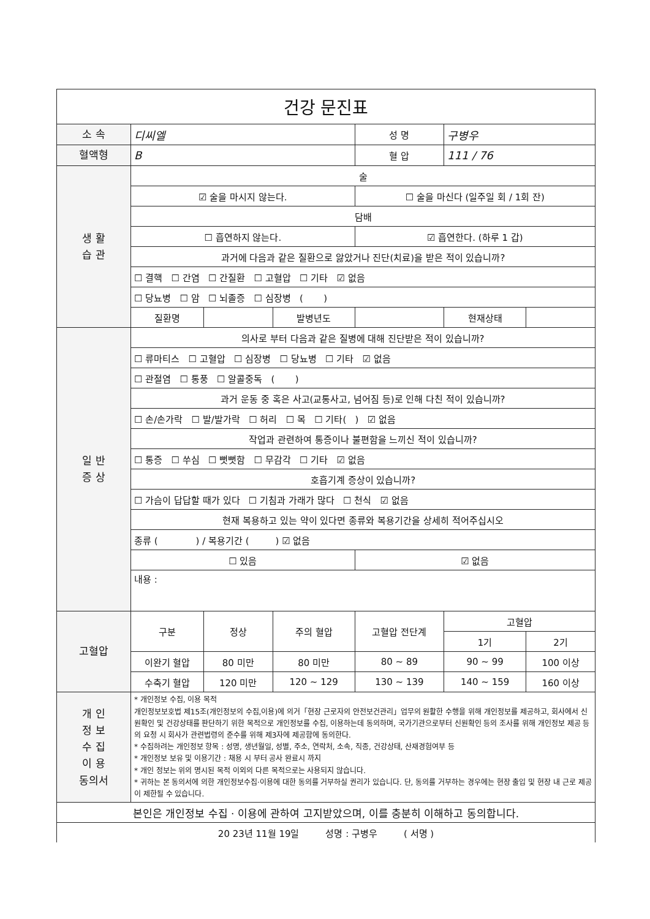| 건강 문진표 | | | | | | |
| 소 속 | 디씨엘 | | | 성 명 | 구병우 | |
| 혈액형 | B | | | 혈 압 | 111 / 76 | |
| 생 활 습 관 | 술 | | | | | |
| | ☑ 술을 마시지 않는다. | | | ☐ 술을 마신다 (일주일 회 / 1회 잔) | | |
| | 담배 | | | | | |
| | ☐ 흡연하지 않는다. | | | ☑ 흡연한다. (하루 1 갑) | | |
| | 과거에 다음과 같은 질환으로 앓았거나 진단(치료)을 받은 적이 있습니까? | | | | | |
| | ☐ 결핵 ☐ 간염 ☐ 간질환 ☐ 고혈압 ☐ 기타 ☑ 없음 | | | | | |
| | ☐ 당뇨병 ☐ 암 ☐ 뇌졸증 ☐ 심장병 ( ) | | | | | |
| | 질환명 | | 발병년도 | | 현재상태 | |
| 일 반 증 상 | 의사로 부터 다음과 같은 질병에 대해 진단받은 적이 있습니까? | | | | | |
| | ☐ 류마티스 ☐ 고혈압 ☐ 심장병 ☐ 당뇨병 ☐ 기타 ☑ 없음 | | | | | |
| | ☐ 관절염 ☐ 통풍 ☐ 알콜중독 ( ) | | | | | |
| | 과거 운동 중 혹은 사고(교통사고, 넘어짐 등)로 인해 다친 적이 있습니까? | | | | | |
| | ☐ 손/손가락 ☐ 발/발가락 ☐ 허리 ☐ 목 ☐ 기타( ) ☑ 없음 | | | | | |
| | 작업과 관련하여 통증이나 불편함을 느끼신 적이 있습니까? | | | | | |
| | ☐ 통증 ☐ 쑤심 ☐ 뻣뻣함 ☐ 무감각 ☐ 기타 ☑ 없음 | | | | | |
| | 호흡기계 증상이 있습니까? | | | | | |
| | ☐ 가슴이 답답할 때가 있다 ☐ 기침과 가래가 많다 ☐ 천식 ☑ 없음 | | | | | |
| | 현재 복용하고 있는 약이 있다면 종류와 복용기간을 상세히 적어주십시오 | | | | | |
| | 종류 ( ) / 복용기간 ( ) ☑ 없음 | | | | | |
| | ☐ 있음 | | | ☑ 없음 | | |
| | 내용 : | | | | | |
| 고혈압 | 구분 | 정상 | 주의 혈압 | 고혈압 전단계 | 고혈압 | |
| | | | | | 1기 | 2기 |
| | 이완기 혈압 | 80 미만 | 80 미만 | 80 ~ 89 | 90 ~ 99 | 100 이상 |
| | 수축기 혈압 | 120 미만 | 120 ~ 129 | 130 ~ 139 | 140 ~ 159 | 160 이상 |
| 개 인 정 보 수 집 이 용 동의서 | * 개인정보 수집, 이용 목적 개인정보보호법 제15조(개인정보의 수집,이용)에 의거「현장 근로자의 안전보건관리」업무의 원활한 수행을 위해 개인정보를 제공하고, 회사에서 신원확인 및 건강상태를 판단하기 위한 목적으로 개인정보를 수집, 이용하는데 동의하며, 국가기관으로부터 신원확인 등의 조사를 위해 개인정보 제공 등의 요청 시 회사가 관련법령의 준수를 위해 제3자에 제공함에 동의한다. * 수집하려는 개인정보 항목 : 성명, 생년월일, 성별, 주소, 연락처, 소속, 직종, 건강상태, 산재경험여부 등 * 개인정보 보유 및 이용기간 : 채용 시 부터 공사 완료시 까지 * 개인 정보는 위의 명시된 목적 이외의 다른 목적으로는 사용되지 않습니다. * 귀하는 본 동의서에 의한 개인정보수집·이용에 대한 동의를 거부하실 권리가 있습니다. 단, 동의를 거부하는 경우에는 현장 출입 및 현장 내 근로 제공이 제한될 수 있습니다. | | | | | |
| 본인은 개인정보 수집 · 이용에 관하여 고지받았으며, 이를 충분히 이해하고 동의합니다. | | | | | | |
| 20 23년 11월 19일 성명 : 구병우 ( 서명 ) | | | | | | |